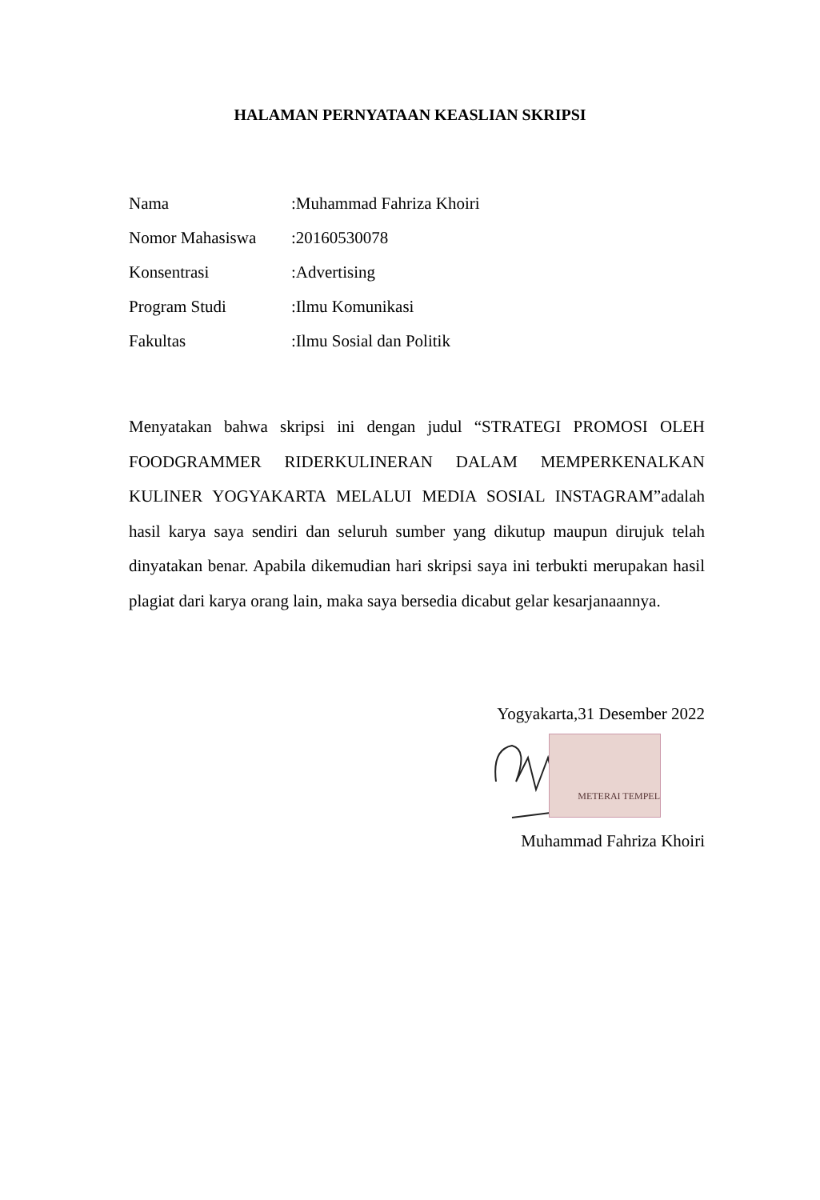HALAMAN PERNYATAAN KEASLIAN SKRIPSI
Nama :Muhammad Fahriza Khoiri
Nomor Mahasiswa :20160530078
Konsentrasi :Advertising
Program Studi :Ilmu Komunikasi
Fakultas :Ilmu Sosial dan Politik
Menyatakan bahwa skripsi ini dengan judul “STRATEGI PROMOSI OLEH FOODGRAMMER RIDERKULINERAN DALAM MEMPERKENALKAN KULINER YOGYAKARTA MELALUI MEDIA SOSIAL INSTAGRAM”adalah hasil karya saya sendiri dan seluruh sumber yang dikutup maupun dirujuk telah dinyatakan benar. Apabila dikemudian hari skripsi saya ini terbukti merupakan hasil plagiat dari karya orang lain, maka saya bersedia dicabut gelar kesarjanaannya.
Yogyakarta,31 Desember 2022
METERAI TEMPEL
Muhammad Fahriza Khoiri